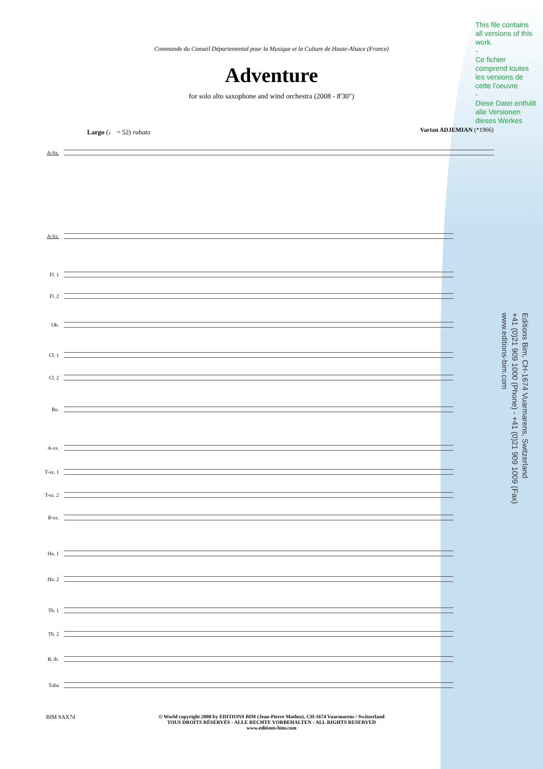Commande du Conseil Départemental pour la Musique et la Culture de Haute-Alsace (France)
Adventure
for solo alto saxophone and wind orchestra (2008 - 8'30")
Largo (♩ = 52) rubato Vartan ADJEMIAN (*1966)
This file contains all versions of this work.
-
Ce fichier comprend toutes les versions de cette l'oeuvre
-
Diese Datei enthält alle Versionen dieses Werkes
Editions Bim, CH-1674 Vuarmarens, Switzerland
+41 (0)21 909 1000 (Phone) - +41 (0)21 909 1009 (Fax)
www.editions-bim.com
A-Sx.
A-Sx.
Fl. 1
Fl. 2
Ob.
Cl. 1
Cl. 2
Bn.
A-sx.
T-sx. 1
T-sx. 2
B-sx.
Hn. 1
Hn. 2
Tb. 1
Tb. 2
B. tb.
Tuba
BIM SAX7d
© World copyright 2008 by EDITIONS BIM (Jean-Pierre Mathez), CH-1674 Vuarmarens / Switzerland
TOUS DROITS RÉSERVÉS - ALLE RECHTE VORBEHALTEN - ALL RIGHTS RESERVED
www.editions-bim.com